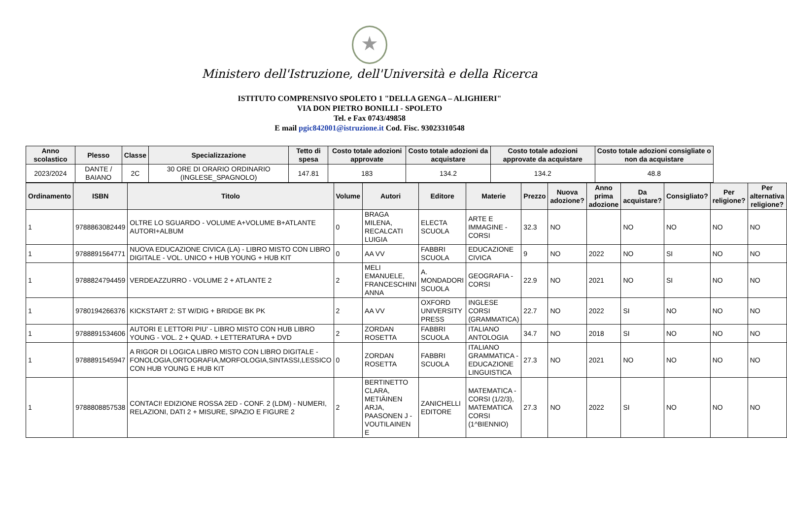★
Ministero dell'Istruzione, dell'Università e della Ricerca
ISTITUTO COMPRENSIVO SPOLETO 1 "DELLA GENGA – ALIGHIERI"
VIA DON PIETRO BONILLI - SPOLETO
Tel. e Fax 0743/49858
E mail pgic842001@istruzione.it Cod. Fisc. 93023310548
| Anno scolastico | Plesso | Classe | Specializzazione | Tetto di spesa | Costo totale adozioni approvate | Costo totale adozioni da acquistare | Costo totale adozioni approvate da acquistare | Costo totale adozioni consigliate o non da acquistare |
| --- | --- | --- | --- | --- | --- | --- | --- | --- |
| 2023/2024 | DANTE / BAIANO | 2C | 30 ORE DI ORARIO ORDINARIO (INGLESE_SPAGNOLO) | 147.81 | 183 | 134.2 | 134.2 | 48.8 |
| Ordinamento | ISBN | Titolo | Volume | Autori | Editore | Materie | Prezzo | Nuova adozione? | Anno prima adozione | Da acquistare? | Consigliato? | Per religione? | Per alternativa religione? |
| --- | --- | --- | --- | --- | --- | --- | --- | --- | --- | --- | --- | --- | --- |
| 1 | 9788863082449 | OLTRE LO SGUARDO - VOLUME A+VOLUME B+ATLANTE AUTORI+ALBUM | 0 | BRAGA MILENA, RECALCATI LUIGIA | ELECTA SCUOLA | ARTE E IMMAGINE - CORSI | 32.3 | NO | | NO | NO | NO | NO |
| 1 | 9788891564771 | NUOVA EDUCAZIONE CIVICA (LA) - LIBRO MISTO CON LIBRO DIGITALE - VOL. UNICO + HUB YOUNG + HUB KIT | 0 | AA VV | FABBRI SCUOLA | EDUCAZIONE CIVICA | 9 | NO | 2022 | NO | SI | NO | NO |
| 1 | 9788824794459 | VERDEAZZURRO - VOLUME 2 + ATLANTE 2 | 2 | MELI EMANUELE, FRANCESCHINI ANNA | A. MONDADORI SCUOLA | GEOGRAFIA - CORSI | 22.9 | NO | 2021 | NO | SI | NO | NO |
| 1 | 9780194266376 | KICKSTART 2: ST W/DIG + BRIDGE BK PK | 2 | AA VV | OXFORD UNIVERSITY PRESS | INGLESE CORSI (GRAMMATICA) | 22.7 | NO | 2022 | SI | NO | NO | NO |
| 1 | 9788891534606 | AUTORI E LETTORI PIU' - LIBRO MISTO CON HUB LIBRO YOUNG - VOL. 2 + QUAD. + LETTERATURA + DVD | 2 | ZORDAN ROSETTA | FABBRI SCUOLA | ITALIANO ANTOLOGIA | 34.7 | NO | 2018 | SI | NO | NO | NO |
| 1 | 9788891545947 | A RIGOR DI LOGICA LIBRO MISTO CON LIBRO DIGITALE - FONOLOGIA,ORTOGRAFIA,MORFOLOGIA,SINTASSI,LESSICO CON HUB YOUNG E HUB KIT | 0 | ZORDAN ROSETTA | FABBRI SCUOLA | ITALIANO GRAMMATICA - EDUCAZIONE LINGUISTICA | 27.3 | NO | 2021 | NO | NO | NO | NO |
| 1 | 9788808857538 | CONTACI! EDIZIONE ROSSA 2ED - CONF. 2 (LDM) - NUMERI, RELAZIONI, DATI 2 + MISURE, SPAZIO E FIGURE 2 | 2 | BERTINETTO CLARA, METIÄINEN ARJA, PAASONEN J - VOUTILAINEN E | ZANICHELLI EDITORE | MATEMATICA - CORSI (1/2/3), MATEMATICA CORSI (1^BIENNIO) | 27.3 | NO | 2022 | SI | NO | NO | NO |